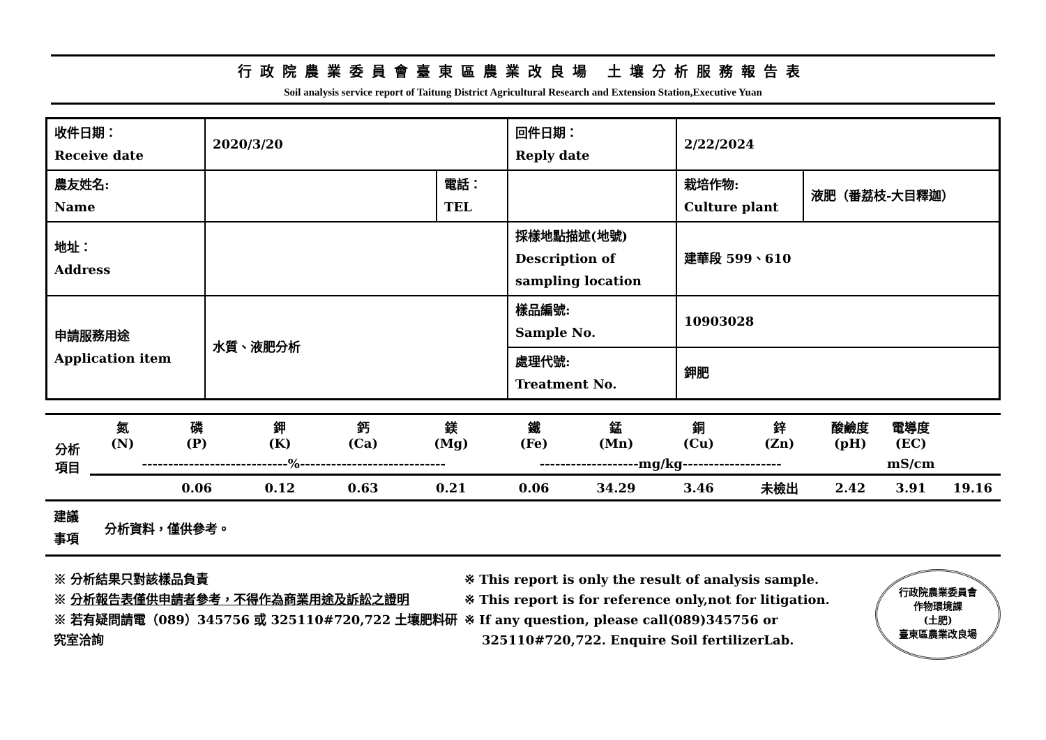行政院農業委員會臺東區農業改良場 土壤分析服務報告表
Soil analysis service report of Taitung District Agricultural Research and Extension Station,Executive Yuan
| 收件日期： Receive date | 2020/3/20 | | 回件日期： Reply date | 2/22/2024 | |
| 農友姓名: Name | | 電話： TEL | | 栽培作物: Culture plant | 液肥（番荔枝-大目釋迦） |
| 地址： Address | | | 採樣地點描述(地號) Description of sampling location | 建華段 599、610 | |
| 申請服務用途 Application item | 水質、液肥分析 | | 樣品編號: Sample No. | 10903028 | |
| | | | 處理代號: Treatment No. | 鉀肥 | |
| 分析 項目 | 氮 (N) | 磷 (P) | 鉀 (K) | 鈣 (Ca) | 鎂 (Mg) | 鐵 (Fe) | 錳 (Mn) | 銅 (Cu) | 鋅 (Zn) | 酸鹼度 (pH) | 電導度 (EC) | |
| --- | --- | --- | --- | --- | --- | --- | --- | --- | --- | --- | --- | --- |
| | ----------------------------%---------------------------- | | | | | -------------------mg/kg------------------- | | | | | mS/cm | |
| | | 0.06 | 0.12 | 0.63 | 0.21 | 0.06 | 34.29 | 3.46 | 未檢出 | 2.42 | 3.91 | 19.16 |
| 建議 事項 | 分析資料，僅供參考。 |
※ 分析結果只對該樣品負責
※ 分析報告表僅供申請者參考，不得作為商業用途及訴訟之證明
※ 若有疑問請電（089）345756 或 325110#720,722 土壤肥料研究室洽詢
※ This report is only the result of analysis sample.
※ This report is for reference only,not for litigation.
※ If any question, please call(089)345756 or
325110#720,722. Enquire Soil fertilizerLab.
行政院農業委員會
作物環境課
(土肥)
臺東區農業改良場